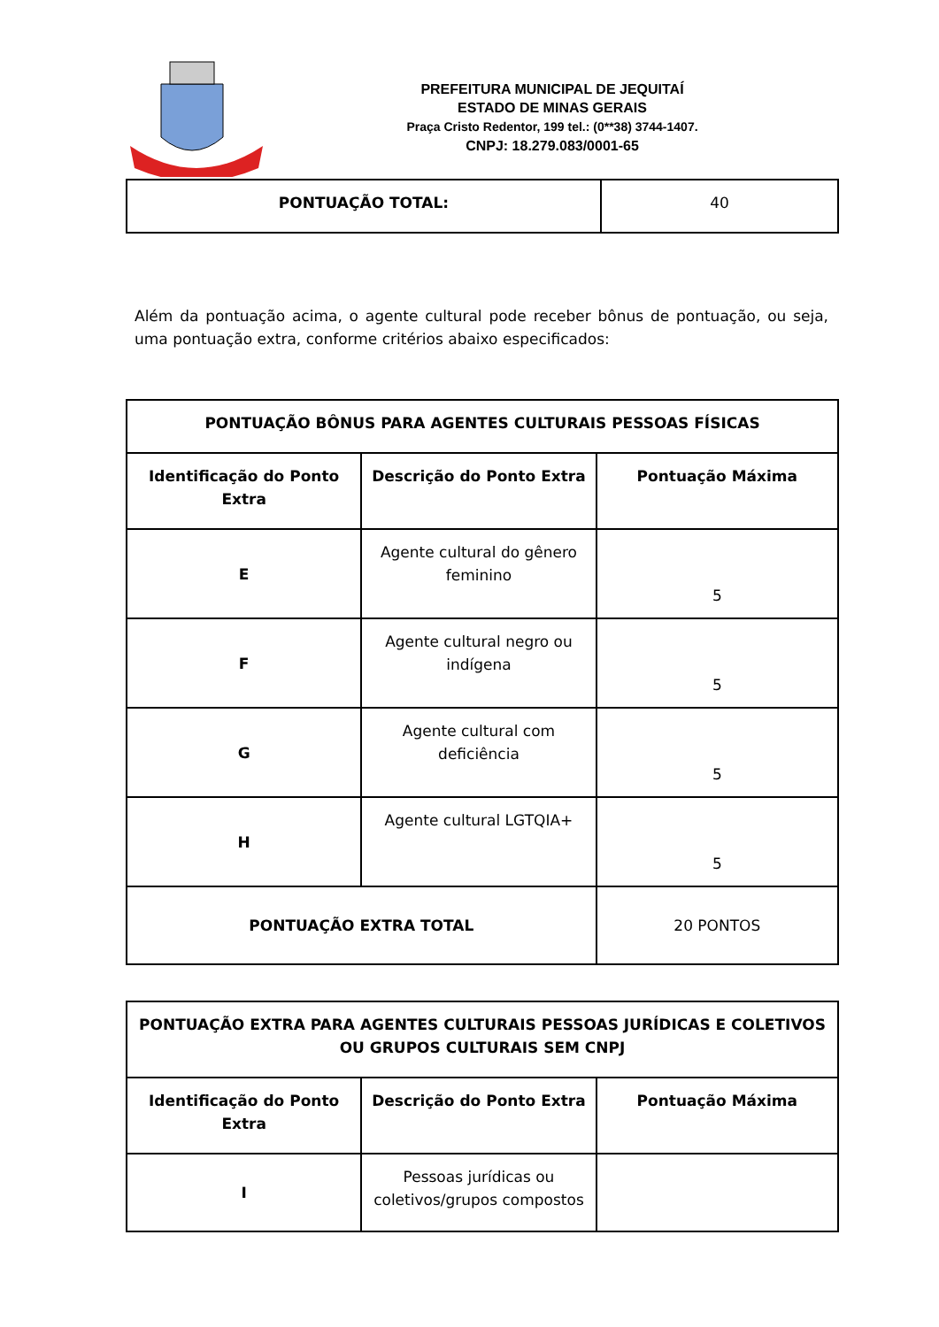PREFEITURA MUNICIPAL DE JEQUITAÍ
ESTADO DE MINAS GERAIS
Praça Cristo Redentor, 199 tel.: (0**38) 3744-1407.
CNPJ: 18.279.083/0001-65
| PONTUAÇÃO TOTAL: | 40 |
Além da pontuação acima, o agente cultural pode receber bônus de pontuação, ou seja, uma pontuação extra, conforme critérios abaixo especificados:
| PONTUAÇÃO BÔNUS PARA AGENTES CULTURAIS PESSOAS FÍSICAS | | |
| --- | --- | --- |
| Identificação do Ponto Extra | Descrição do Ponto Extra | Pontuação Máxima |
| E | Agente cultural do gênero feminino | 5 |
| F | Agente cultural negro ou indígena | 5 |
| G | Agente cultural com deficiência | 5 |
| H | Agente cultural LGTQIA+ | 5 |
| PONTUAÇÃO EXTRA TOTAL | | 20 PONTOS |
| PONTUAÇÃO EXTRA PARA AGENTES CULTURAIS PESSOAS JURÍDICAS E COLETIVOS OU GRUPOS CULTURAIS SEM CNPJ | | |
| --- | --- | --- |
| Identificação do Ponto Extra | Descrição do Ponto Extra | Pontuação Máxima |
| I | Pessoas jurídicas ou coletivos/grupos compostos | |